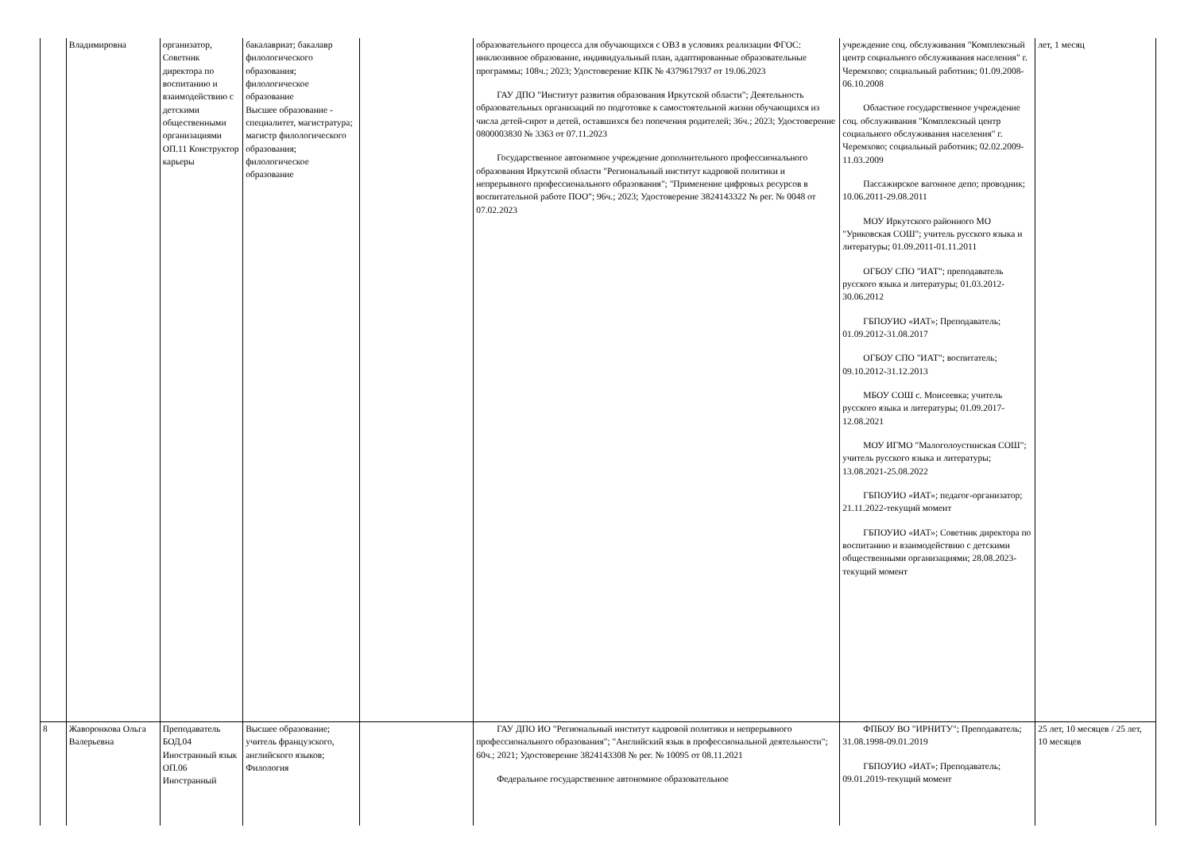| | Владимировна | организатор, Советник директора по воспитанию и взаимодействию с детскими общественными организациями ОП.11 Конструктор карьеры | бакалавриат; бакалавр филологического образования; филологическое образование Высшее образование - специалитет, магистратура; магистр филологического образования; филологическое образование | | образовательного процесса для обучающихся с ОВЗ в условиях реализации ФГОС: инклюзивное образование, индивидуальный план, адаптированные образовательные программы; 108ч.; 2023; Удостоверение КПК № 4379617937 от 19.06.2023 ГАУ ДПО "Институт развития образования Иркутской области"; Деятельность образовательных организаций по подготовке к самостоятельной жизни обучающихся из числа детей-сирот и детей, оставшихся без попечения родителей; 36ч.; 2023; Удостоверение 0800003830 № 3363 от 07.11.2023 Государственное автономное учреждение дополнительного профессионального образования Иркутской области "Региональный институт кадровой политики и непрерывного профессионального образования"; "Применение цифровых ресурсов в воспитательной работе ПОО"; 96ч.; 2023; Удостоверение 3824143322 № рег. № 0048 от 07.02.2023 | учреждение соц. обслуживания "Комплексный центр социального обслуживания населения" г. Черемхово; социальный работник; 01.09.2008-06.10.2008 Областное государственное учреждение соц. обслуживания "Комплексный центр социального обслуживания населения" г. Черемхово; социальный работник; 02.02.2009-11.03.2009 Пассажирское вагонное депо; проводник; 10.06.2011-29.08.2011 МОУ Иркутского районного МО "Уриковская СОШ"; учитель русского языка и литературы; 01.09.2011-01.11.2011 ОГБОУ СПО "ИАТ"; преподаватель русского языка и литературы; 01.03.2012-30.06.2012 ГБПОУИО «ИАТ»; Преподаватель; 01.09.2012-31.08.2017 ОГБОУ СПО "ИАТ"; воспитатель; 09.10.2012-31.12.2013 МБОУ СОШ с. Моисеевка; учитель русского языка и литературы; 01.09.2017-12.08.2021 МОУ ИГМО "Малоголоустинская СОШ"; учитель русского языка и литературы; 13.08.2021-25.08.2022 ГБПОУИО «ИАТ»; педагог-организатор; 21.11.2022-текущий момент ГБПОУИО «ИАТ»; Советник директора по воспитанию и взаимодействию с детскими общественными организациями; 28.08.2023-текущий момент | лет, 1 месяц |
| 8 | Жаворонкова Ольга Валерьевна | Преподаватель БОД.04 Иностранный язык ОП.06 Иностранный | Высшее образование; учитель французского, английского языков; Филология | | ГАУ ДПО ИО "Региональный институт кадровой политики и непрерывного профессионального образования"; "Английский язык в профессиональной деятельности"; 60ч.; 2021; Удостоверение 3824143308 № рег. № 10095 от 08.11.2021 Федеральное государственное автономное образовательное | ФПБОУ ВО "ИРНИТУ"; Преподаватель; 31.08.1998-09.01.2019 ГБПОУИО «ИАТ»; Преподаватель; 09.01.2019-текущий момент | 25 лет, 10 месяцев / 25 лет, 10 месяцев |